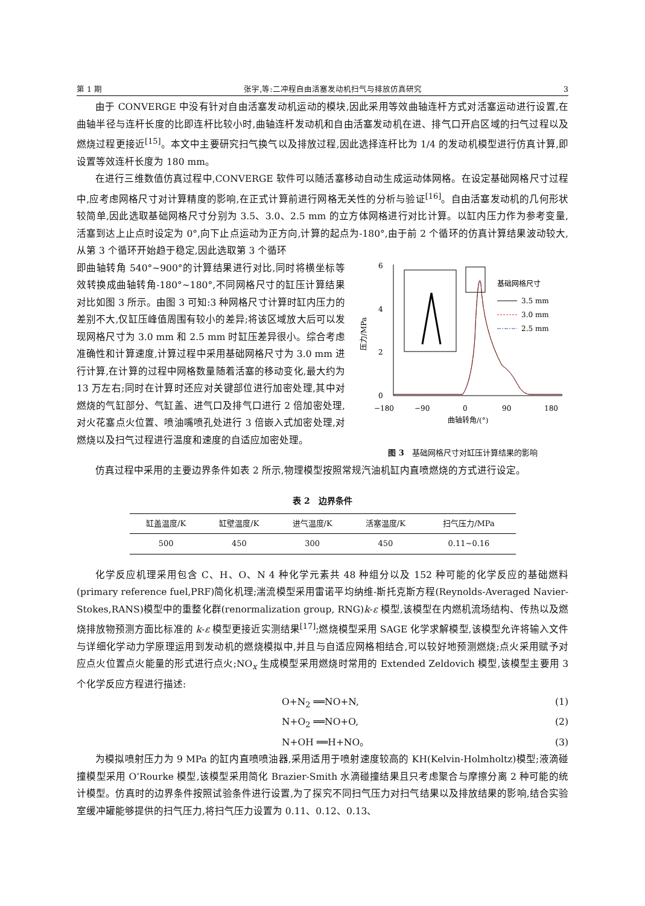第 1 期 张宇,等:二冲程自由活塞发动机扫气与排放仿真研究 3
由于 CONVERGE 中没有针对自由活塞发动机运动的模块,因此采用等效曲轴连杆方式对活塞运动进行设置,在曲轴半径与连杆长度的比即连杆比较小时,曲轴连杆发动机和自由活塞发动机在进、排气口开启区域的扫气过程以及燃烧过程更接近<sup>[15]</sup>。本文中主要研究扫气换气以及排放过程,因此选择连杆比为 1/4 的发动机模型进行仿真计算,即设置等效连杆长度为 180 mm。
在进行三维数值仿真过程中,CONVERGE 软件可以随活塞移动自动生成运动体网格。在设定基础网格尺寸过程中,应考虑网格尺寸对计算精度的影响,在正式计算前进行网格无关性的分析与验证<sup>[16]</sup>。自由活塞发动机的几何形状较简单,因此选取基础网格尺寸分别为 3.5、3.0、2.5 mm 的立方体网格进行对比计算。以缸内压力作为参考变量,活塞到达上止点时设定为 0°,向下止点运动为正方向,计算的起点为-180°,由于前 2 个循环的仿真计算结果波动较大,从第 3 个循环开始趋于稳定,因此选取第 3 个循环
即曲轴转角 540°~900°的计算结果进行对比,同时将横坐标等效转换成曲轴转角-180°~180°,不同网格尺寸的缸压计算结果对比如图 3 所示。由图 3 可知:3 种网格尺寸计算时缸内压力的差别不大,仅缸压峰值周围有较小的差异;将该区域放大后可以发现网格尺寸为 3.0 mm 和 2.5 mm 时缸压差异很小。综合考虑准确性和计算速度,计算过程中采用基础网格尺寸为 3.0 mm 进行计算,在计算的过程中网格数量随着活塞的移动变化,最大约为 13 万左右;同时在计算时还应对关键部位进行加密处理,其中对燃烧的气缸部分、气缸盖、进气口及排气口进行 2 倍加密处理,对火花塞点火位置、喷油嘴喷孔处进行 3 倍嵌入式加密处理,对燃烧以及扫气过程进行温度和速度的自适应加密处理。
6
4
2
0
−180
−90
0
90
180
曲轴转角/(°)
压力/MPa
基础网格尺寸
3.5 mm
3.0 mm
2.5 mm
图 3　基础网格尺寸对缸压计算结果的影响
仿真过程中采用的主要边界条件如表 2 所示,物理模型按照常规汽油机缸内直喷燃烧的方式进行设定。
表 2　边界条件
| 缸盖温度/K | 缸壁温度/K | 进气温度/K | 活塞温度/K | 扫气压力/MPa |
| --- | --- | --- | --- | --- |
| 500 | 450 | 300 | 450 | 0.11~0.16 |
化学反应机理采用包含 C、H、O、N 4 种化学元素共 48 种组分以及 152 种可能的化学反应的基础燃料(primary reference fuel,PRF)简化机理;湍流模型采用雷诺平均纳维-斯托克斯方程(Reynolds-Averaged Navier-Stokes,RANS)模型中的重整化群(renormalization group, RNG)k-ε 模型,该模型在内燃机流场结构、传热以及燃烧排放物预测方面比标准的 k-ε 模型更接近实测结果<sup>[17]</sup>;燃烧模型采用 SAGE 化学求解模型,该模型允许将输入文件与详细化学动力学原理运用到发动机的燃烧模拟中,并且与自适应网格相结合,可以较好地预测燃烧;点火采用赋予对应点火位置点火能量的形式进行点火;NO<sub>x</sub> 生成模型采用燃烧时常用的 Extended Zeldovich 模型,该模型主要用 3 个化学反应方程进行描述:
O+N<sub>2</sub> ══NO+N, (1)
N+O<sub>2</sub> ══NO+O, (2)
N+OH ══H+NO。 (3)
为模拟喷射压力为 9 MPa 的缸内直喷喷油器,采用适用于喷射速度较高的 KH(Kelvin-Holmholtz)模型;液滴碰撞模型采用 O’Rourke 模型,该模型采用简化 Brazier-Smith 水滴碰撞结果且只考虑聚合与摩擦分离 2 种可能的统计模型。仿真时的边界条件按照试验条件进行设置,为了探究不同扫气压力对扫气结果以及排放结果的影响,结合实验室缓冲罐能够提供的扫气压力,将扫气压力设置为 0.11、0.12、0.13、